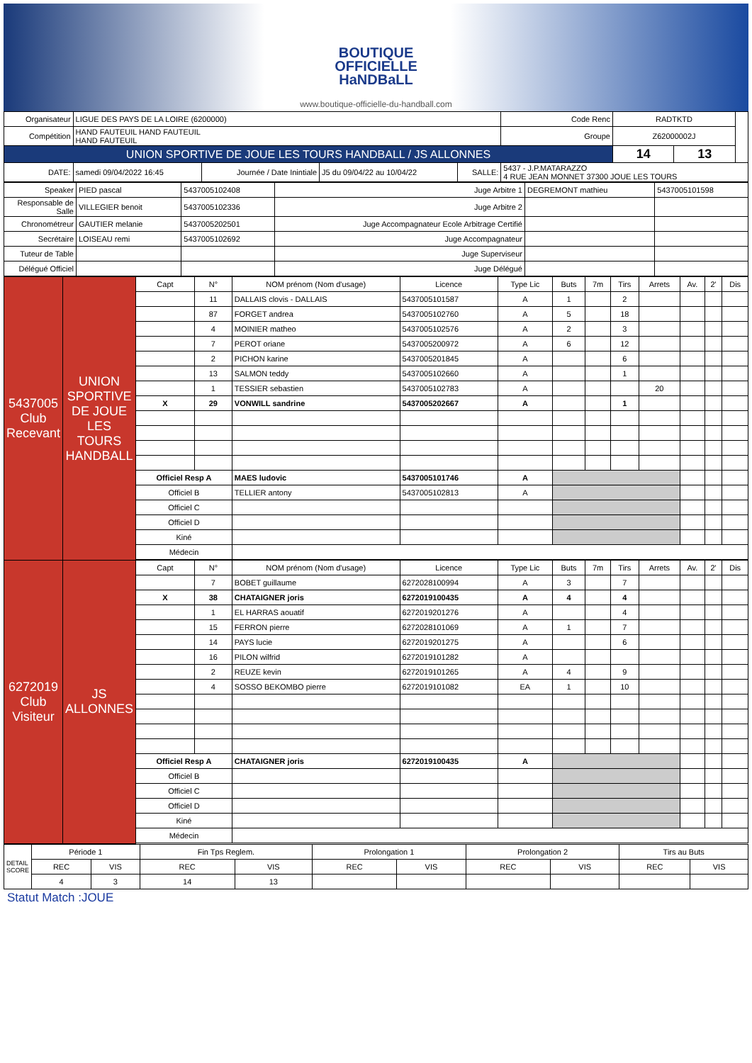BOUTIQUE
OFFICIELLE
HaNDBaLL
www.boutique-officielle-du-handball.com
| Organisateur | LIGUE DES PAYS DE LA LOIRE (6200000) | | | | Code Renc | RADTKTD | | |
| Compétition | HAND FAUTEUIL HAND FAUTEUIL HAND FAUTEUIL | | | | Groupe | Z62000002J | | |
| UNION SPORTIVE DE JOUE LES TOURS HANDBALL / JS ALLONNES | | | | | | 14 | 13 | |
| DATE: | samedi 09/04/2022 16:45 | Journée / Date Inintiale | J5 du 09/04/22 au 10/04/22 | SALLE: | 5437 - J.P.MATARAZZO 4 RUE JEAN MONNET 37300 JOUE LES TOURS | | | |
| Speaker | PIED pascal | 5437005102408 | Juge Arbitre 1 | DEGREMONT mathieu | 5437005101598 |
| Responsable de Salle | VILLEGIER benoit | 5437005102336 | Juge Arbitre 2 | | |
| Chronométreur | GAUTIER melanie | 5437005202501 | Juge Accompagnateur Ecole Arbitrage Certifié | | |
| Secrétaire | LOISEAU remi | 5437005102692 | Juge Accompagnateur | | |
| Tuteur de Table | | | Juge Superviseur | | |
| Délégué Officiel | | | Juge Délégué | | |
| 5437005 Club Recevant | UNION SPORTIVE DE JOUE LES TOURS HANDBALL | Capt | N° | NOM prénom (Nom d'usage) | Licence | Type Lic | Buts | 7m | Tirs | Arrets | Av. | 2' | Dis |
| | | | 11 | DALLAIS clovis - DALLAIS | 5437005101587 | A | 1 | | 2 | | | | |
| | | | 87 | FORGET andrea | 5437005102760 | A | 5 | | 18 | | | | |
| | | | 4 | MOINIER matheo | 5437005102576 | A | 2 | | 3 | | | | |
| | | | 7 | PEROT oriane | 5437005200972 | A | 6 | | 12 | | | | |
| | | | 2 | PICHON karine | 5437005201845 | A | | | 6 | | | | |
| | | | 13 | SALMON teddy | 5437005102660 | A | | | 1 | | | | |
| | | | 1 | TESSIER sebastien | 5437005102783 | A | | | | 20 | | | |
| | | X | 29 | VONWILL sandrine | 5437005202667 | A | | | 1 | | | | |
| | | Officiel Resp A | | MAES ludovic | 5437005101746 | A | | | | | | | |
| | | Officiel B | | TELLIER antony | 5437005102813 | A | | | | | | | |
| | | Officiel C | | | | | | | | | | | |
| | | Officiel D | | | | | | | | | | | |
| | | Kiné | | | | | | | | | | | |
| | | Médecin | | | | | | | | | | | |
| 6272019 Club Visiteur | JS ALLONNES | Capt | N° | NOM prénom (Nom d'usage) | Licence | Type Lic | Buts | 7m | Tirs | Arrets | Av. | 2' | Dis |
| | | | 7 | BOBET guillaume | 6272028100994 | A | 3 | | 7 | | | | |
| | | X | 38 | CHATAIGNER joris | 6272019100435 | A | 4 | | 4 | | | | |
| | | | 1 | EL HARRAS aouatif | 6272019201276 | A | | | 4 | | | | |
| | | | 15 | FERRON pierre | 6272028101069 | A | 1 | | 7 | | | | |
| | | | 14 | PAYS lucie | 6272019201275 | A | | | 6 | | | | |
| | | | 16 | PILON wilfrid | 6272019101282 | A | | | | | | | |
| | | | 2 | REUZE kevin | 6272019101265 | A | 4 | | 9 | | | | |
| | | | 4 | SOSSO BEKOMBO pierre | 6272019101082 | EA | 1 | | 10 | | | | |
| | | Officiel Resp A | | CHATAIGNER joris | 6272019100435 | A | | | | | | | |
| | | Officiel B | | | | | | | | | | | |
| | | Officiel C | | | | | | | | | | | |
| | | Officiel D | | | | | | | | | | | |
| | | Kiné | | | | | | | | | | | |
| | | Médecin | | | | | | | | | | | |
| DETAIL SCORE | Période 1 | | Fin Tps Reglem. | | Prolongation 1 | | Prolongation 2 | | Tirs au Buts | |
| | REC | VIS | REC | VIS | REC | VIS | REC | VIS | REC | VIS |
| | 4 | 3 | 14 | 13 | | | | | | |
Statut Match :JOUE